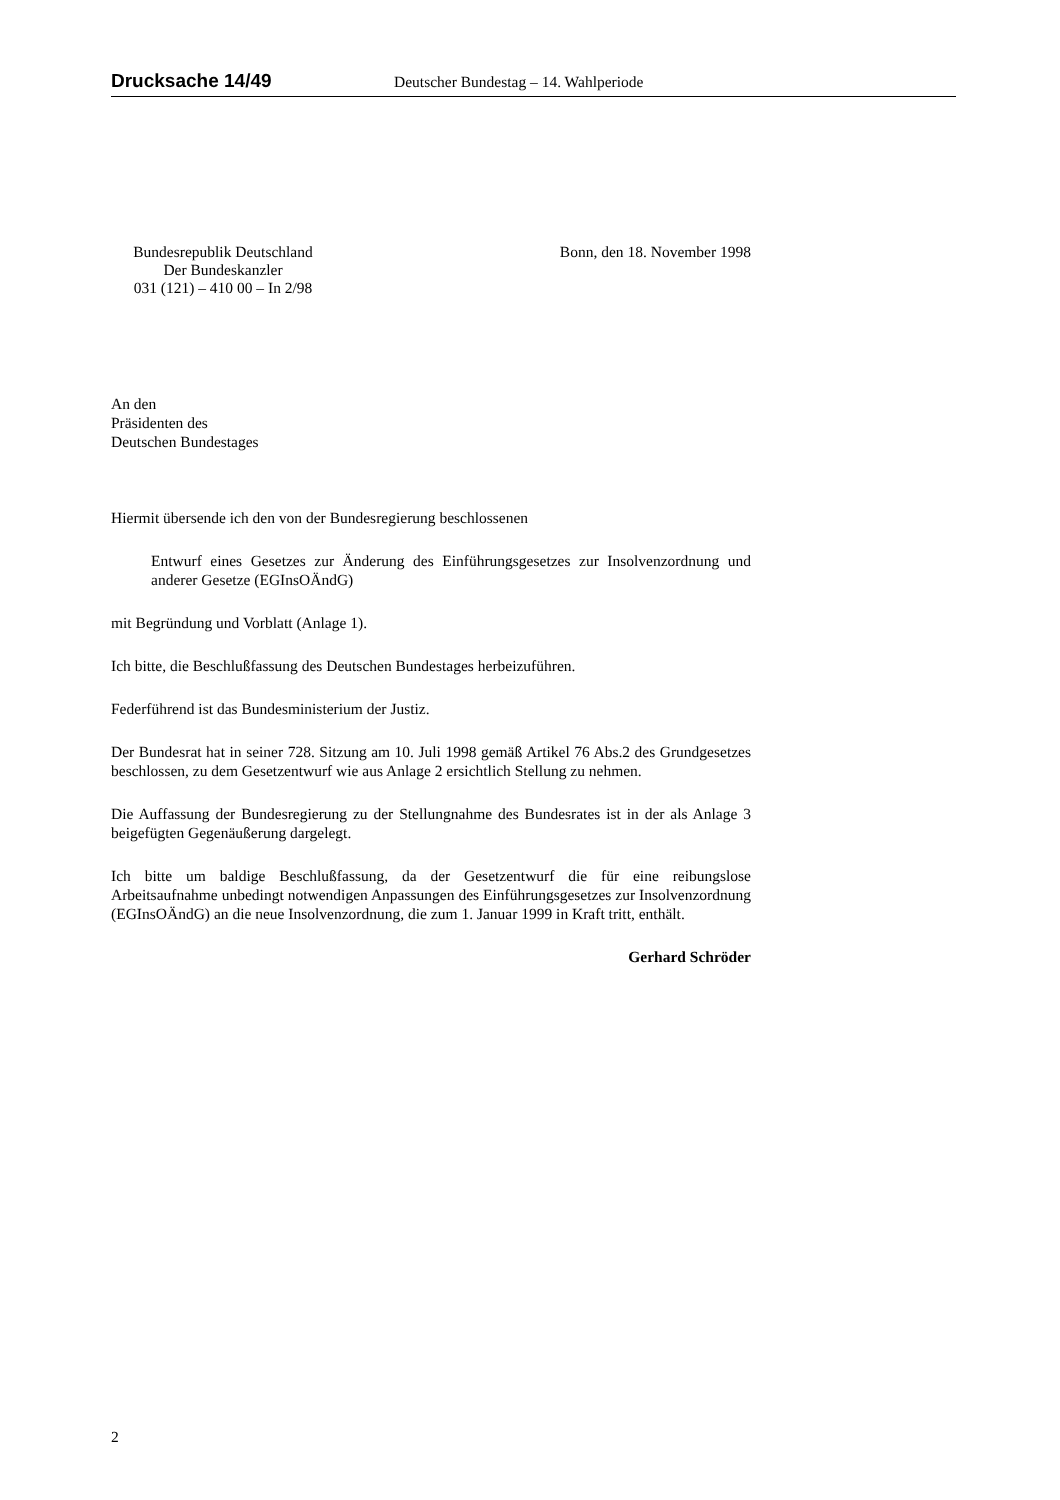Drucksache 14/49 Deutscher Bundestag – 14. Wahlperiode
Bundesrepublik Deutschland
Der Bundeskanzler
031 (121) – 410 00 – In 2/98
Bonn, den 18. November 1998
An den
Präsidenten des
Deutschen Bundestages
Hiermit übersende ich den von der Bundesregierung beschlossenen
Entwurf eines Gesetzes zur Änderung des Einführungsgesetzes zur Insolvenzordnung und anderer Gesetze (EGInsOÄndG)
mit Begründung und Vorblatt (Anlage 1).
Ich bitte, die Beschlußfassung des Deutschen Bundestages herbeizuführen.
Federführend ist das Bundesministerium der Justiz.
Der Bundesrat hat in seiner 728. Sitzung am 10. Juli 1998 gemäß Artikel 76 Abs.2 des Grundgesetzes beschlossen, zu dem Gesetzentwurf wie aus Anlage 2 ersichtlich Stellung zu nehmen.
Die Auffassung der Bundesregierung zu der Stellungnahme des Bundesrates ist in der als Anlage 3 beigefügten Gegenäußerung dargelegt.
Ich bitte um baldige Beschlußfassung, da der Gesetzentwurf die für eine reibungslose Arbeitsaufnahme unbedingt notwendigen Anpassungen des Einführungsgesetzes zur Insolvenzordnung (EGInsOÄndG) an die neue Insolvenzordnung, die zum 1. Januar 1999 in Kraft tritt, enthält.
Gerhard Schröder
2